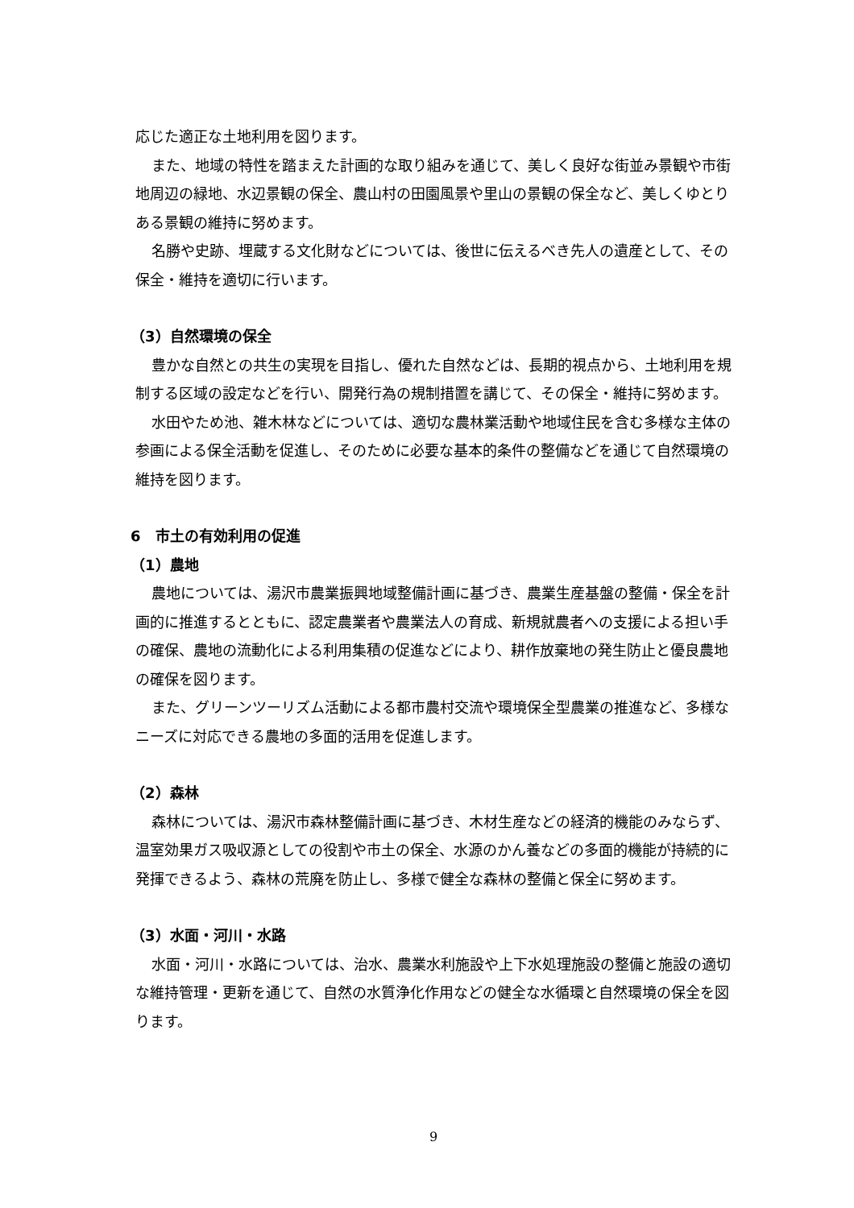応じた適正な土地利用を図ります。
また、地域の特性を踏まえた計画的な取り組みを通じて、美しく良好な街並み景観や市街地周辺の緑地、水辺景観の保全、農山村の田園風景や里山の景観の保全など、美しくゆとりある景観の維持に努めます。
名勝や史跡、埋蔵する文化財などについては、後世に伝えるべき先人の遺産として、その保全・維持を適切に行います。
（3）自然環境の保全
豊かな自然との共生の実現を目指し、優れた自然などは、長期的視点から、土地利用を規制する区域の設定などを行い、開発行為の規制措置を講じて、その保全・維持に努めます。
水田やため池、雑木林などについては、適切な農林業活動や地域住民を含む多様な主体の参画による保全活動を促進し、そのために必要な基本的条件の整備などを通じて自然環境の維持を図ります。
6　市土の有効利用の促進
（1）農地
農地については、湯沢市農業振興地域整備計画に基づき、農業生産基盤の整備・保全を計画的に推進するとともに、認定農業者や農業法人の育成、新規就農者への支援による担い手の確保、農地の流動化による利用集積の促進などにより、耕作放棄地の発生防止と優良農地の確保を図ります。
また、グリーンツーリズム活動による都市農村交流や環境保全型農業の推進など、多様なニーズに対応できる農地の多面的活用を促進します。
（2）森林
森林については、湯沢市森林整備計画に基づき、木材生産などの経済的機能のみならず、温室効果ガス吸収源としての役割や市土の保全、水源のかん養などの多面的機能が持続的に発揮できるよう、森林の荒廃を防止し、多様で健全な森林の整備と保全に努めます。
（3）水面・河川・水路
水面・河川・水路については、治水、農業水利施設や上下水処理施設の整備と施設の適切な維持管理・更新を通じて、自然の水質浄化作用などの健全な水循環と自然環境の保全を図ります。
9